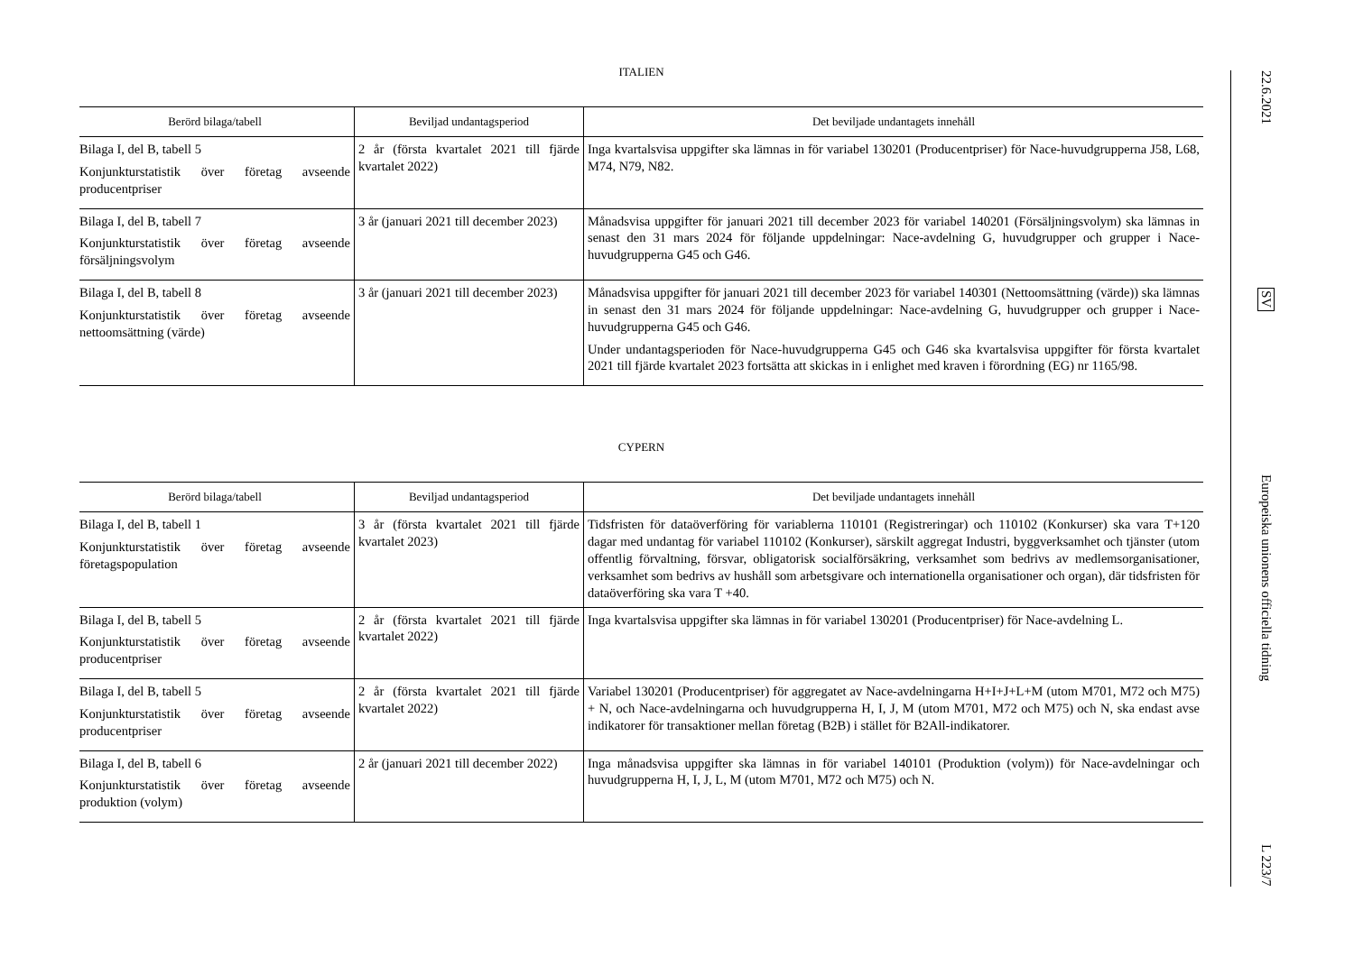ITALIEN
| Berörd bilaga/tabell | Beviljad undantagsperiod | Det beviljade undantagets innehåll |
| --- | --- | --- |
| Bilaga I, del B, tabell 5 Konjunkturstatistik över företag avseende producentpriser | 2 år (första kvartalet 2021 till fjärde kvartalet 2022) | Inga kvartalsvisa uppgifter ska lämnas in för variabel 130201 (Producentpriser) för Nace-huvudgrupperna J58, L68, M74, N79, N82. |
| Bilaga I, del B, tabell 7 Konjunkturstatistik över företag avseende försäljningsvolym | 3 år (januari 2021 till december 2023) | Månadsvisa uppgifter för januari 2021 till december 2023 för variabel 140201 (Försäljningsvolym) ska lämnas in senast den 31 mars 2024 för följande uppdelningar: Nace-avdelning G, huvudgrupper och grupper i Nace-huvudgrupperna G45 och G46. |
| Bilaga I, del B, tabell 8 Konjunkturstatistik över företag avseende nettoomsättning (värde) | 3 år (januari 2021 till december 2023) | Månadsvisa uppgifter för januari 2021 till december 2023 för variabel 140301 (Nettoomsättning (värde)) ska lämnas in senast den 31 mars 2024 för följande uppdelningar: Nace-avdelning G, huvudgrupper och grupper i Nace-huvudgrupperna G45 och G46. Under undantagsperioden för Nace-huvudgrupperna G45 och G46 ska kvartalsvisa uppgifter för första kvartalet 2021 till fjärde kvartalet 2023 fortsätta att skickas in i enlighet med kraven i förordning (EG) nr 1165/98. |
CYPERN
| Berörd bilaga/tabell | Beviljad undantagsperiod | Det beviljade undantagets innehåll |
| --- | --- | --- |
| Bilaga I, del B, tabell 1 Konjunkturstatistik över företag avseende företagspopulation | 3 år (första kvartalet 2021 till fjärde kvartalet 2023) | Tidsfristen för dataöverföring för variablerna 110101 (Registreringar) och 110102 (Konkurser) ska vara T+120 dagar med undantag för variabel 110102 (Konkurser), särskilt aggregat Industri, byggverksamhet och tjänster (utom offentlig förvaltning, försvar, obligatorisk socialförsäkring, verksamhet som bedrivs av medlemsorganisationer, verksamhet som bedrivs av hushåll som arbetsgivare och internationella organisationer och organ), där tidsfristen för dataöverföring ska vara T +40. |
| Bilaga I, del B, tabell 5 Konjunkturstatistik över företag avseende producentpriser | 2 år (första kvartalet 2021 till fjärde kvartalet 2022) | Inga kvartalsvisa uppgifter ska lämnas in för variabel 130201 (Producentpriser) för Nace-avdelning L. |
| Bilaga I, del B, tabell 5 Konjunkturstatistik över företag avseende producentpriser | 2 år (första kvartalet 2021 till fjärde kvartalet 2022) | Variabel 130201 (Producentpriser) för aggregatet av Nace-avdelningarna H+I+J+L+M (utom M701, M72 och M75) + N, och Nace-avdelningarna och huvudgrupperna H, I, J, M (utom M701, M72 och M75) och N, ska endast avse indikatorer för transaktioner mellan företag (B2B) i stället för B2All-indikatorer. |
| Bilaga I, del B, tabell 6 Konjunkturstatistik över företag avseende produktion (volym) | 2 år (januari 2021 till december 2022) | Inga månadsvisa uppgifter ska lämnas in för variabel 140101 (Produktion (volym)) för Nace-avdelningar och huvudgrupperna H, I, J, L, M (utom M701, M72 och M75) och N. |
22.6.2021 SV Europeiska unionens officiella tidning L 223/7